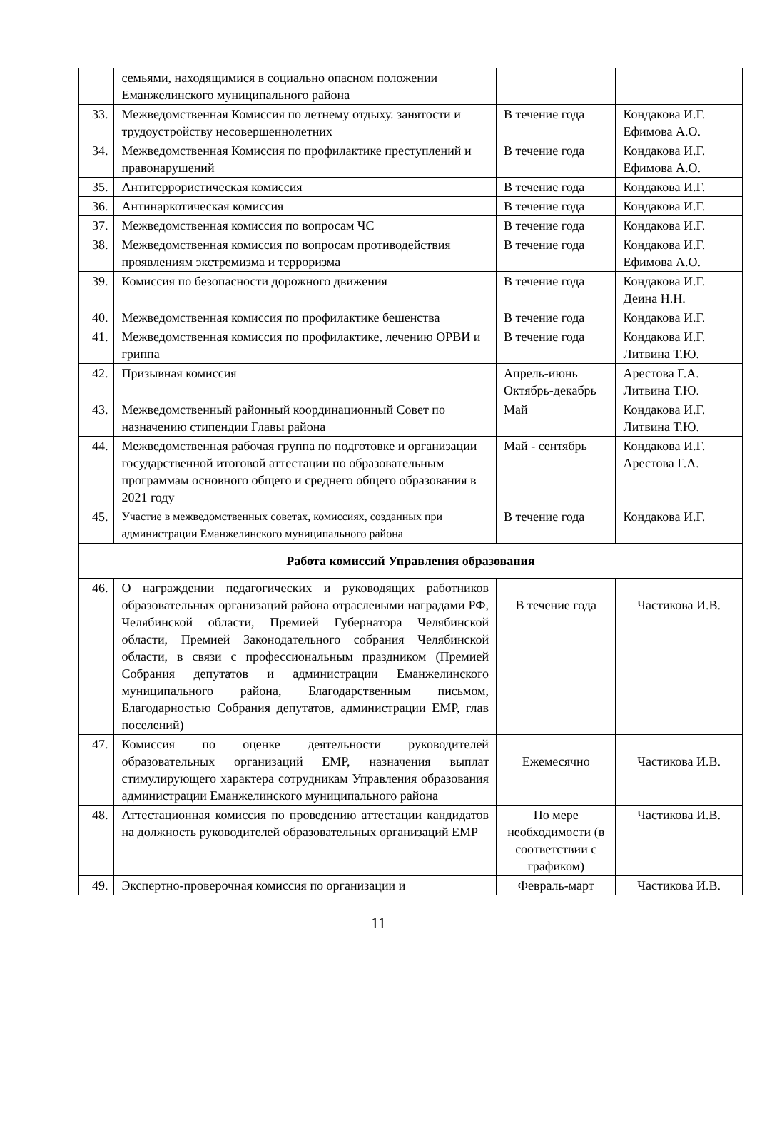| | семьями, находящимися в социально опасном положении Еманжелинского муниципального района | | |
| 33. | Межведомственная Комиссия по летнему отдыху. занятости и трудоустройству несовершеннолетних | В течение года | Кондакова И.Г. Ефимова А.О. |
| 34. | Межведомственная Комиссия по профилактике преступлений и правонарушений | В течение года | Кондакова И.Г. Ефимова А.О. |
| 35. | Антитеррористическая комиссия | В течение года | Кондакова И.Г. |
| 36. | Антинаркотическая комиссия | В течение года | Кондакова И.Г. |
| 37. | Межведомственная комиссия по вопросам ЧС | В течение года | Кондакова И.Г. |
| 38. | Межведомственная комиссия по вопросам противодействия проявлениям экстремизма и терроризма | В течение года | Кондакова И.Г. Ефимова А.О. |
| 39. | Комиссия по безопасности дорожного движения | В течение года | Кондакова И.Г. Деина Н.Н. |
| 40. | Межведомственная комиссия по профилактике бешенства | В течение года | Кондакова И.Г. |
| 41. | Межведомственная комиссия по профилактике, лечению ОРВИ и гриппа | В течение года | Кондакова И.Г. Литвина Т.Ю. |
| 42. | Призывная комиссия | Апрель-июнь Октябрь-декабрь | Арестова Г.А. Литвина Т.Ю. |
| 43. | Межведомственный районный координационный Совет по назначению стипендии Главы района | Май | Кондакова И.Г. Литвина Т.Ю. |
| 44. | Межведомственная рабочая группа по подготовке и организации государственной итоговой аттестации по образовательным программам основного общего и среднего общего образования в 2021 году | Май - сентябрь | Кондакова И.Г. Арестова Г.А. |
| 45. | Участие в межведомственных советах, комиссиях, созданных при администрации Еманжелинского муниципального района | В течение года | Кондакова И.Г. |
| Работа комиссий Управления образования | | | |
| 46. | О награждении педагогических и руководящих работников образовательных организаций района отраслевыми наградами РФ, Челябинской области, Премией Губернатора Челябинской области, Премией Законодательного собрания Челябинской области, в связи с профессиональным праздником (Премией Собрания депутатов и администрации Еманжелинского муниципального района, Благодарственным письмом, Благодарностью Собрания депутатов, администрации ЕМР, глав поселений) | В течение года | Частикова И.В. |
| 47. | Комиссия по оценке деятельности руководителей образовательных организаций ЕМР, назначения выплат стимулирующего характера сотрудникам Управления образования администрации Еманжелинского муниципального района | Ежемесячно | Частикова И.В. |
| 48. | Аттестационная комиссия по проведению аттестации кандидатов на должность руководителей образовательных организаций ЕМР | По мере необходимости (в соответствии с графиком) | Частикова И.В. |
| 49. | Экспертно-проверочная комиссия по организации и | Февраль-март | Частикова И.В. |
11